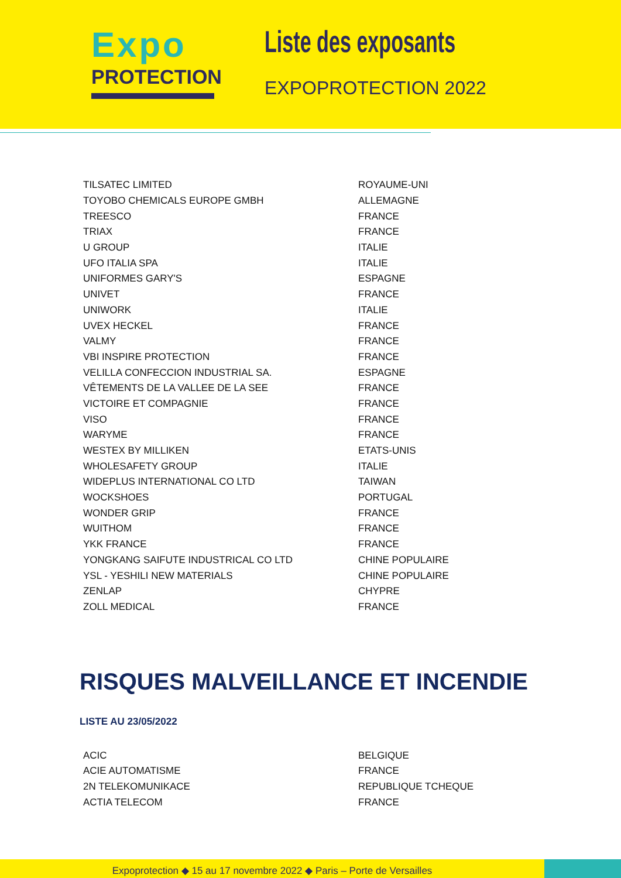Expo
PROTECTION
Liste des exposants
EXPOPROTECTION 2022
| TILSATEC LIMITED | ROYAUME-UNI |
| TOYOBO CHEMICALS EUROPE GMBH | ALLEMAGNE |
| TREESCO | FRANCE |
| TRIAX | FRANCE |
| U GROUP | ITALIE |
| UFO ITALIA SPA | ITALIE |
| UNIFORMES GARY'S | ESPAGNE |
| UNIVET | FRANCE |
| UNIWORK | ITALIE |
| UVEX HECKEL | FRANCE |
| VALMY | FRANCE |
| VBI INSPIRE PROTECTION | FRANCE |
| VELILLA CONFECCION INDUSTRIAL SA. | ESPAGNE |
| VÊTEMENTS DE LA VALLEE DE LA SEE | FRANCE |
| VICTOIRE ET COMPAGNIE | FRANCE |
| VISO | FRANCE |
| WARYME | FRANCE |
| WESTEX BY MILLIKEN | ETATS-UNIS |
| WHOLESAFETY GROUP | ITALIE |
| WIDEPLUS INTERNATIONAL CO LTD | TAIWAN |
| WOCKSHOES | PORTUGAL |
| WONDER GRIP | FRANCE |
| WUITHOM | FRANCE |
| YKK FRANCE | FRANCE |
| YONGKANG SAIFUTE INDUSTRICAL CO LTD | CHINE POPULAIRE |
| YSL - YESHILI NEW MATERIALS | CHINE POPULAIRE |
| ZENLAP | CHYPRE |
| ZOLL MEDICAL | FRANCE |
RISQUES MALVEILLANCE ET INCENDIE
LISTE AU 23/05/2022
| ACIC | BELGIQUE |
| ACIE AUTOMATISME | FRANCE |
| 2N TELEKOMUNIKACE | REPUBLIQUE TCHEQUE |
| ACTIA TELECOM | FRANCE |
Expoprotection ◆ 15 au 17 novembre 2022 ◆ Paris – Porte de Versailles